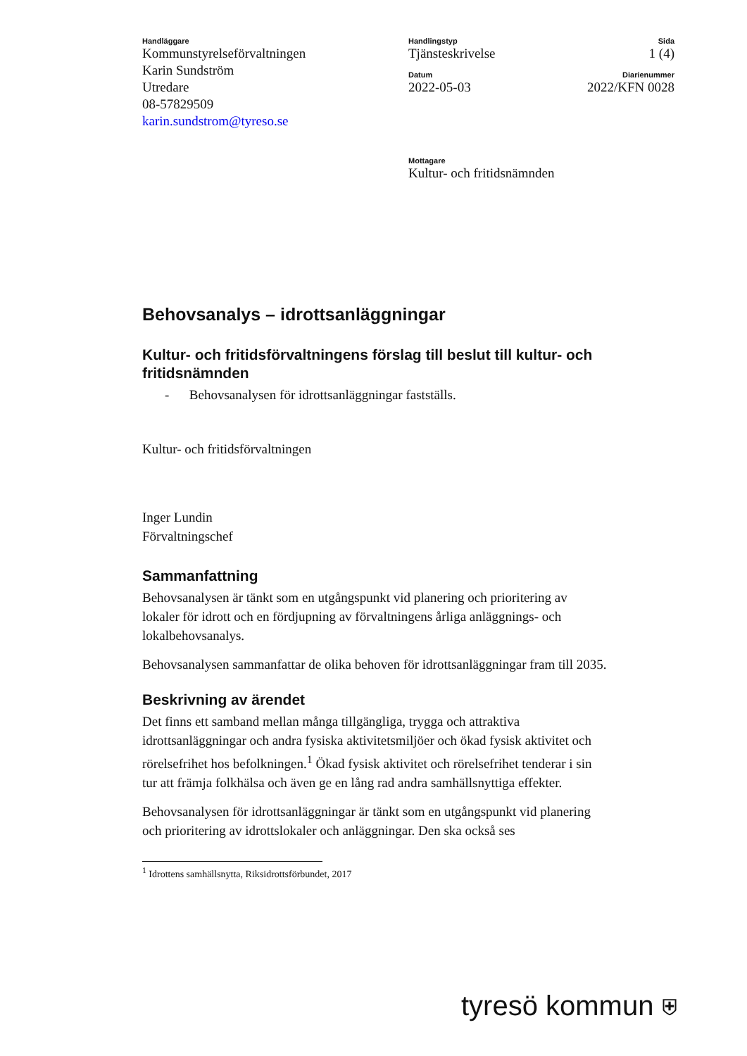Handläggare
Kommunstyrelseförvaltningen
Karin Sundström
Utredare
08-57829509
karin.sundstrom@tyreso.se
Handlingstyp
Tjänsteskrivelse
Datum
2022-05-03
Mottagare
Kultur- och fritidsnämnden
Sida
1 (4)
Diarienummer
2022/KFN 0028
Behovsanalys – idrottsanläggningar
Kultur- och fritidsförvaltningens förslag till beslut till kultur- och fritidsnämnden
- Behovsanalysen för idrottsanläggningar fastställs.
Kultur- och fritidsförvaltningen
Inger Lundin
Förvaltningschef
Sammanfattning
Behovsanalysen är tänkt som en utgångspunkt vid planering och prioritering av lokaler för idrott och en fördjupning av förvaltningens årliga anläggnings- och lokalbehovsanalys.
Behovsanalysen sammanfattar de olika behoven för idrottsanläggningar fram till 2035.
Beskrivning av ärendet
Det finns ett samband mellan många tillgängliga, trygga och attraktiva idrottsanläggningar och andra fysiska aktivitetsmiljöer och ökad fysisk aktivitet och rörelsefrihet hos befolkningen.<sup>1</sup> Ökad fysisk aktivitet och rörelsefrihet tenderar i sin tur att främja folkhälsa och även ge en lång rad andra samhällsnyttiga effekter.
Behovsanalysen för idrottsanläggningar är tänkt som en utgångspunkt vid planering och prioritering av idrottslokaler och anläggningar. Den ska också ses
<sup>1</sup> Idrottens samhällsnytta, Riksidrottsförbundet, 2017
tyresö kommun ⛨